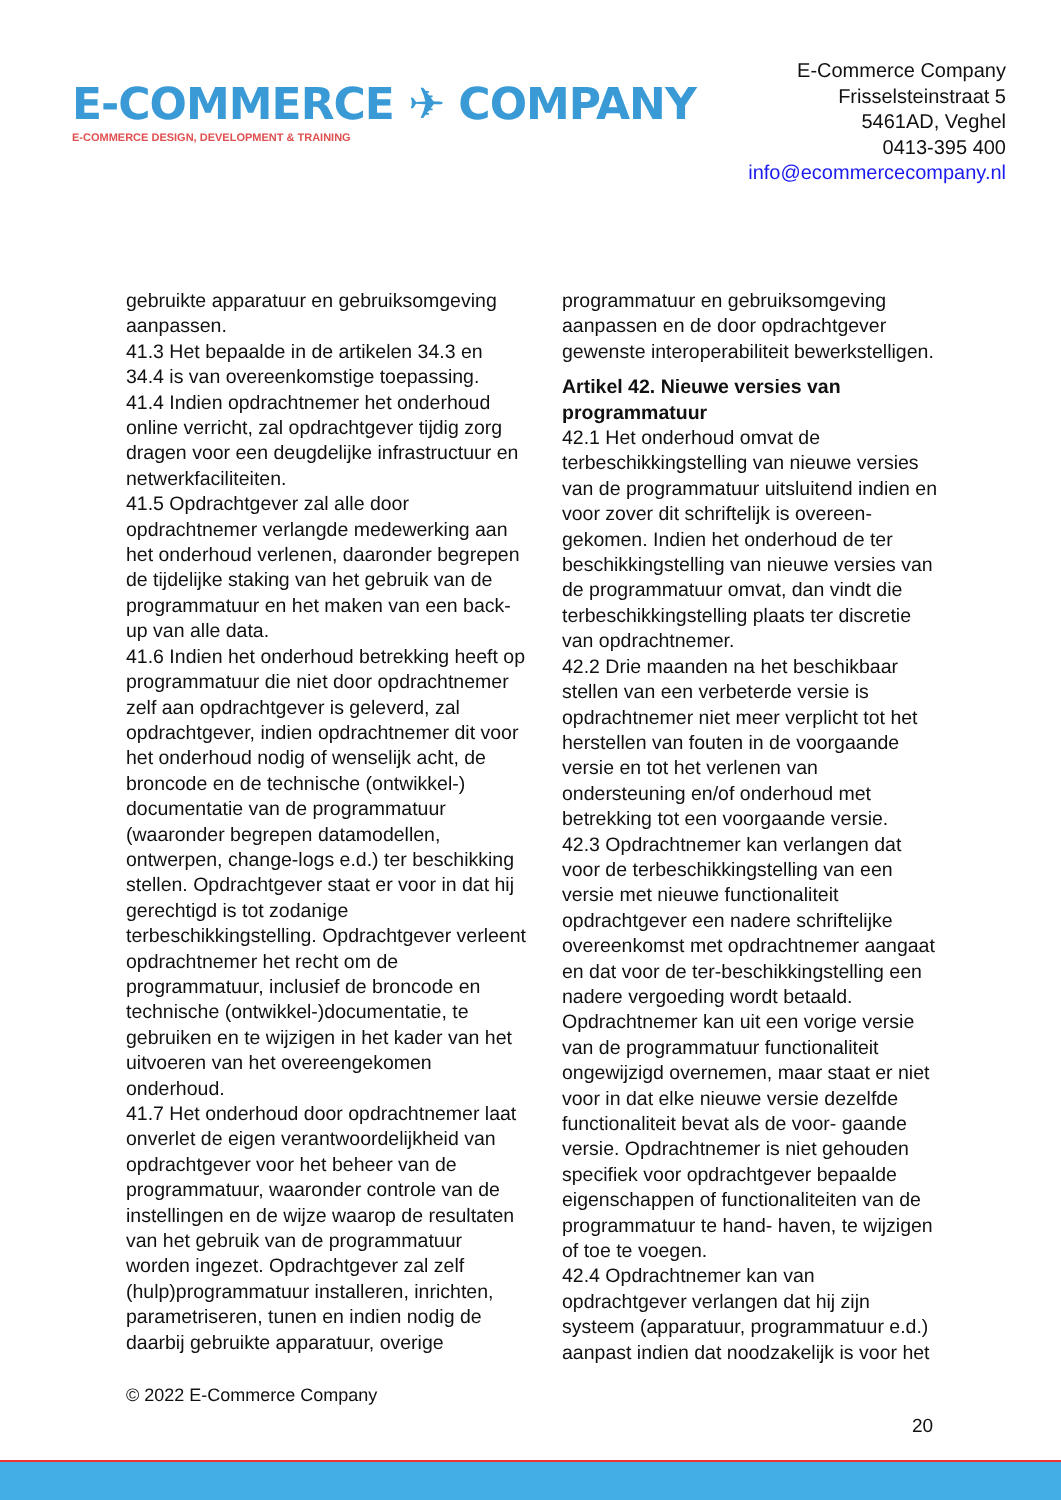E-COMMERCE ✈ COMPANY
E-COMMERCE DESIGN, DEVELOPMENT & TRAINING
E-Commerce Company
Frisselsteinstraat 5
5461AD, Veghel
0413-395 400
info@ecommercecompany.nl
gebruikte apparatuur en gebruiksomgeving aanpassen.
41.3 Het bepaalde in de artikelen 34.3 en 34.4 is van overeenkomstige toepassing.
41.4 Indien opdrachtnemer het onderhoud online verricht, zal opdrachtgever tijdig zorg dragen voor een deugdelijke infrastructuur en netwerkfaciliteiten.
41.5 Opdrachtgever zal alle door opdrachtnemer verlangde medewerking aan het onderhoud verlenen, daaronder begrepen de tijdelijke staking van het gebruik van de programmatuur en het maken van een back-up van alle data.
41.6 Indien het onderhoud betrekking heeft op programmatuur die niet door opdrachtnemer zelf aan opdrachtgever is geleverd, zal opdrachtgever, indien opdrachtnemer dit voor het onderhoud nodig of wenselijk acht, de broncode en de technische (ontwikkel-) documentatie van de programmatuur (waaronder begrepen datamodellen, ontwerpen, change-logs e.d.) ter beschikking stellen. Opdrachtgever staat er voor in dat hij gerechtigd is tot zodanige terbeschikkingstelling. Opdrachtgever verleent opdrachtnemer het recht om de programmatuur, inclusief de broncode en technische (ontwikkel-)documentatie, te gebruiken en te wijzigen in het kader van het uitvoeren van het overeengekomen onderhoud.
41.7 Het onderhoud door opdrachtnemer laat onverlet de eigen verantwoordelijkheid van opdrachtgever voor het beheer van de programmatuur, waaronder controle van de instellingen en de wijze waarop de resultaten van het gebruik van de programmatuur worden ingezet. Opdrachtgever zal zelf (hulp)programmatuur installeren, inrichten, parametriseren, tunen en indien nodig de daarbij gebruikte apparatuur, overige
programmatuur en gebruiksomgeving aanpassen en de door opdrachtgever gewenste interoperabiliteit bewerkstelligen.
Artikel 42. Nieuwe versies van programmatuur
42.1 Het onderhoud omvat de terbeschikkingstelling van nieuwe versies van de programmatuur uitsluitend indien en voor zover dit schriftelijk is overeen-gekomen. Indien het onderhoud de ter beschikkingstelling van nieuwe versies van de programmatuur omvat, dan vindt die terbeschikkingstelling plaats ter discretie van opdrachtnemer.
42.2 Drie maanden na het beschikbaar stellen van een verbeterde versie is opdrachtnemer niet meer verplicht tot het herstellen van fouten in de voorgaande versie en tot het verlenen van ondersteuning en/of onderhoud met betrekking tot een voorgaande versie.
42.3 Opdrachtnemer kan verlangen dat voor de terbeschikkingstelling van een versie met nieuwe functionaliteit opdrachtgever een nadere schriftelijke overeenkomst met opdrachtnemer aangaat en dat voor de ter-beschikkingstelling een nadere vergoeding wordt betaald. Opdrachtnemer kan uit een vorige versie van de programmatuur functionaliteit ongewijzigd overnemen, maar staat er niet voor in dat elke nieuwe versie dezelfde functionaliteit bevat als de voor- gaande versie. Opdrachtnemer is niet gehouden specifiek voor opdrachtgever bepaalde eigenschappen of functionaliteiten van de programmatuur te hand- haven, te wijzigen of toe te voegen.
42.4 Opdrachtnemer kan van opdrachtgever verlangen dat hij zijn systeem (apparatuur, programmatuur e.d.) aanpast indien dat noodzakelijk is voor het
© 2022 E-Commerce Company
20